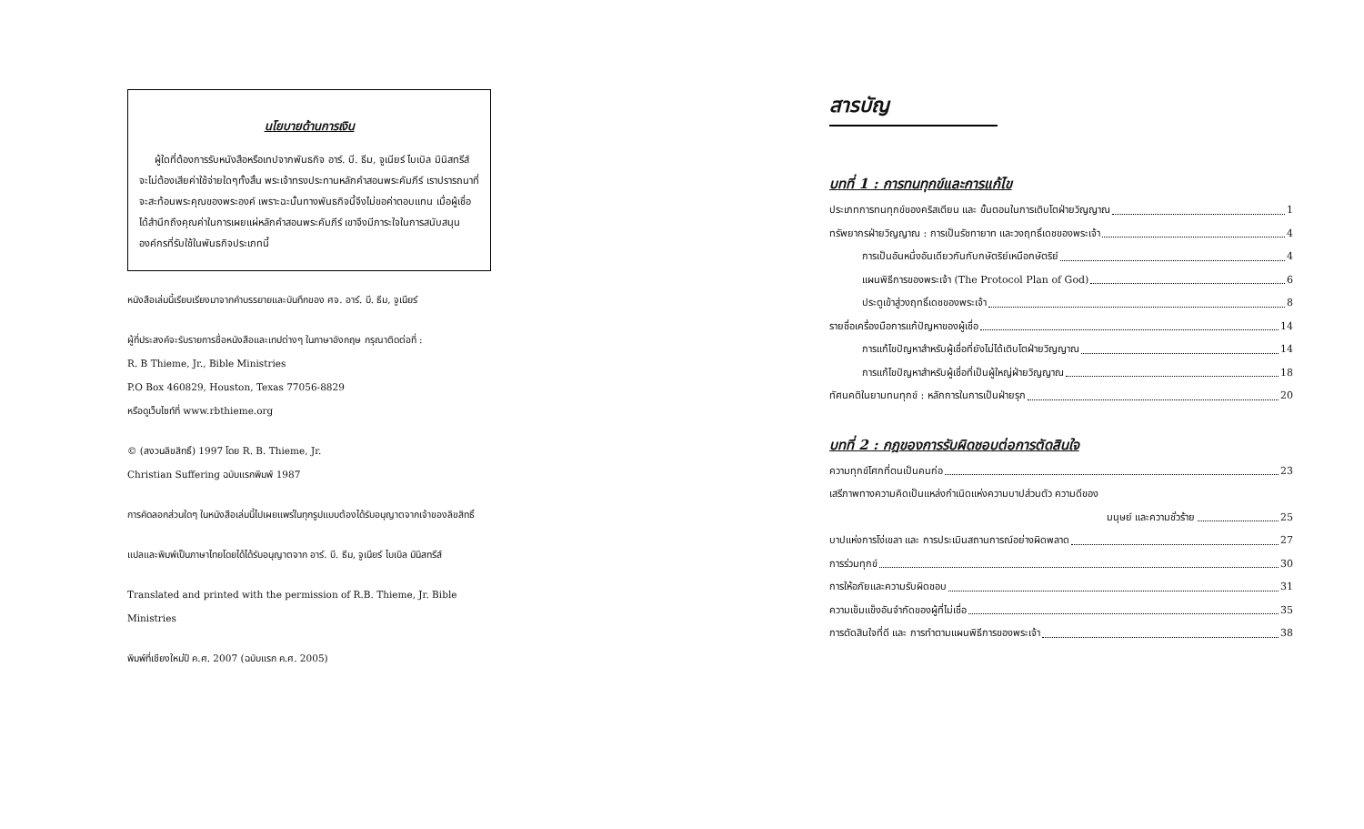นโยบายด้านการเงิน
ผู้ใดที่ต้องการรับหนังสือหรือเทปจากพันธกิจ อาร์. บี. ธีม, จูเนียร์ ไบเบิล มินิสทรีส์ จะไม่ต้องเสียค่าใช้จ่ายใดๆทั้งสิ้น พระเจ้าทรงประทานหลักคำสอนพระคัมภีร์ เราปรารถนาที่จะสะท้อนพระคุณของพระองค์ เพราะฉะนั้นทางพันธกิจนี้จึงไม่ขอค่าตอบแทน เมื่อผู้เชื่อได้สำนึกถึงคุณค่าในการเผยแผ่หลักคำสอนพระคัมภีร์ เขาจึงมีภาระใจในการสนับสนุนองค์กรที่รับใช้ในพันธกิจประเภทนี้
หนังสือเล่มนี้เรียบเรียงมาจากคำบรรยายและบันทึกของ ศจ. อาร์. บี. ธีม, จูเนียร์
ผู้ที่ประสงค์จะรับรายการชื่อหนังสือและเทปต่างๆ ในภาษาอังกฤษ กรุณาติดต่อที่ :
R. B Thieme, Jr., Bible Ministries
P.O Box 460829, Houston, Texas 77056-8829
หรือดูเว็บไซท์ที่ www.rbthieme.org
© (สงวนลิขสิทธิ์) 1997 โดย R. B. Thieme, Jr.
Christian Suffering ฉบับแรกพิมพ์ 1987
การคัดลอกส่วนใดๆ ในหนังสือเล่มนี้ไปเผยแพร่ในทุกรูปแบบต้องได้รับอนุญาตจากเจ้าของลิขสิทธิ์
แปลและพิมพ์เป็นภาษาไทยโดยได้ได้รับอนุญาตจาก อาร์. บี. ธีม, จูเนียร์ ไบเบิล มินิสทรีส์
Translated and printed with the permission of R.B. Thieme, Jr. Bible Ministries
พิมพ์ที่เชียงใหม่ปี ค.ศ. 2007 (ฉบับแรก ค.ศ. 2005)
สารบัญ
บทที่ 1 : การทนทุกข์และการแก้ไข
ประเภทการทนทุกข์ของคริสเตียน และ ขั้นตอนในการเติบโตฝ่ายวิญญาณ 1
ทรัพยากรฝ่ายวิญญาณ : การเป็นรัชทายาท และวงฤทธิ์เดชของพระเจ้า 4
การเป็นอันหนึ่งอันเดียวกันกับกษัตริย์เหนือกษัตริย์ 4
แผนพิธีการของพระเจ้า (The Protocol Plan of God) 6
ประตูเข้าสู่วงฤทธิ์เดชของพระเจ้า 8
รายชื่อเครื่องมือการแก้ปัญหาของผู้เชื่อ 14
การแก้ไขปัญหาสำหรับผู้เชื่อที่ยังไม่ได้เติบโตฝ่ายวิญญาณ 14
การแก้ไขปัญหาสำหรับผู้เชื่อที่เป็นผู้ใหญ่ฝ่ายวิญญาณ 18
ทัศนคติในยามทนทุกข์ : หลักการในการเป็นฝ่ายรุก 20
บทที่ 2 : กฎของการรับผิดชอบต่อการตัดสินใจ
ความทุกข์โศกที่ตนเป็นคนก่อ 23
เสรีภาพทางความคิดเป็นแหล่งกำเนิดแห่งความบาปส่วนตัว ความดีของ
มนุษย์ และความชั่วร้าย 25
บาปแห่งการโง่เขลา และ การประเมินสถานการณ์อย่างผิดพลาด 27
การร่วมทุกข์ 30
การให้อภัยและความรับผิดชอบ 31
ความเข็มแข็งอันจำกัดของผู้ที่ไม่เชื่อ 35
การตัดสินใจที่ดี และ การทำตามแผนพิธีการของพระเจ้า 38